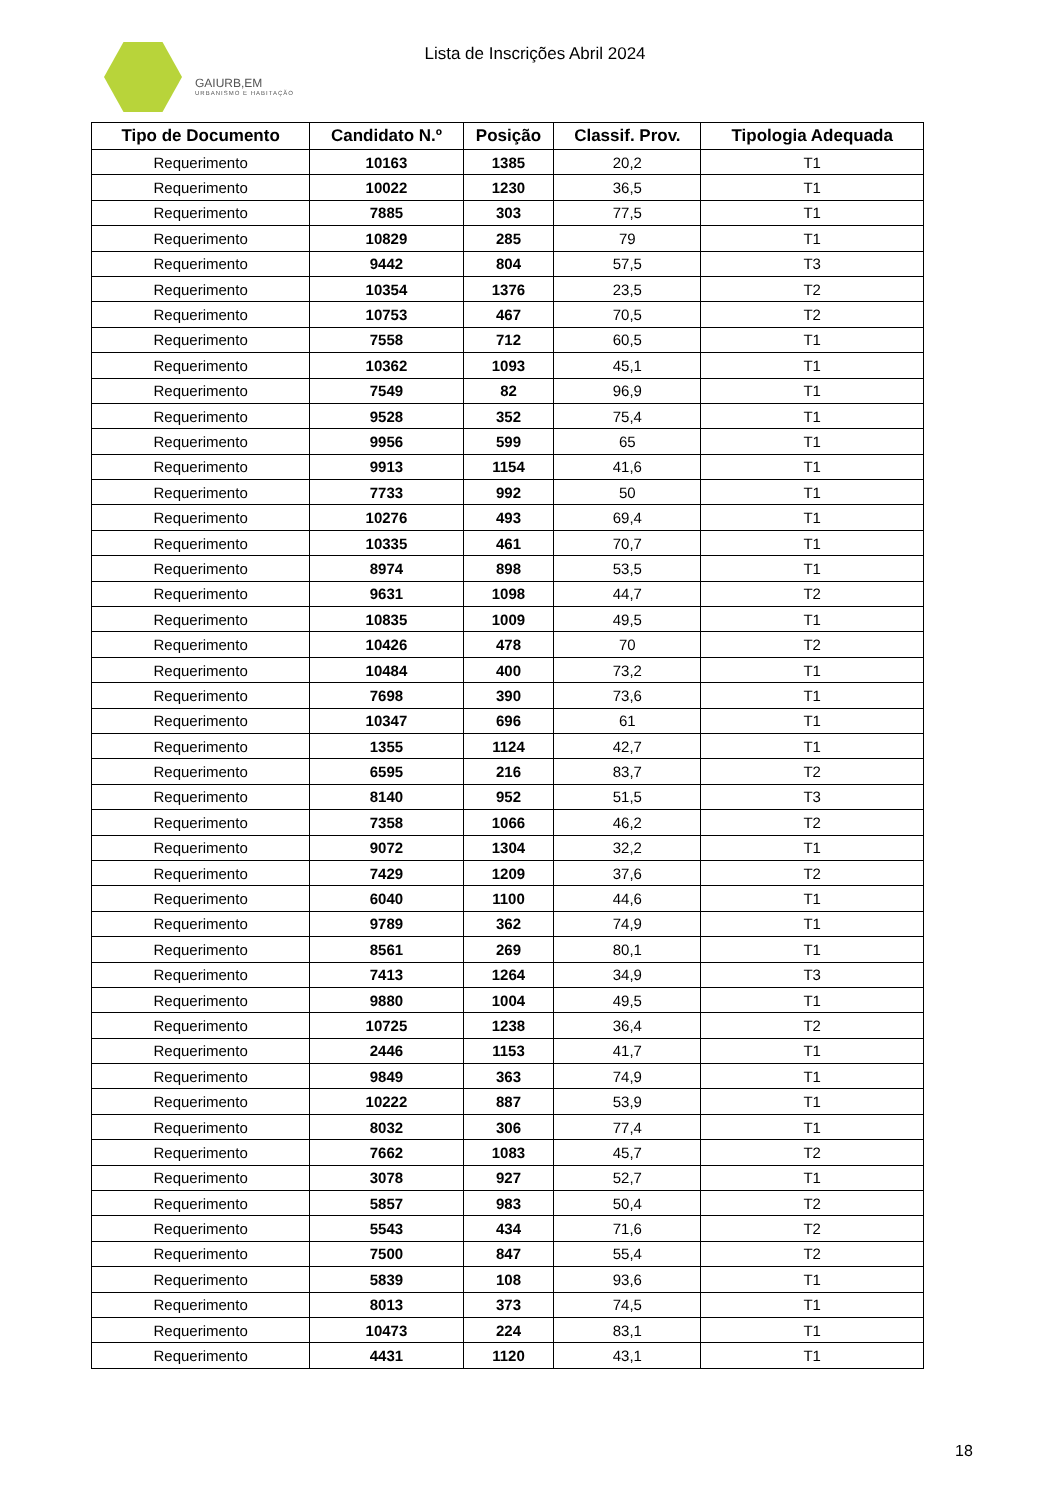GAIURB,EM
URBANISMO E HABITAÇÃO
Lista de Inscrições Abril 2024
| Tipo de Documento | Candidato N.º | Posição | Classif. Prov. | Tipologia Adequada |
| --- | --- | --- | --- | --- |
| Requerimento | 10163 | 1385 | 20,2 | T1 |
| Requerimento | 10022 | 1230 | 36,5 | T1 |
| Requerimento | 7885 | 303 | 77,5 | T1 |
| Requerimento | 10829 | 285 | 79 | T1 |
| Requerimento | 9442 | 804 | 57,5 | T3 |
| Requerimento | 10354 | 1376 | 23,5 | T2 |
| Requerimento | 10753 | 467 | 70,5 | T2 |
| Requerimento | 7558 | 712 | 60,5 | T1 |
| Requerimento | 10362 | 1093 | 45,1 | T1 |
| Requerimento | 7549 | 82 | 96,9 | T1 |
| Requerimento | 9528 | 352 | 75,4 | T1 |
| Requerimento | 9956 | 599 | 65 | T1 |
| Requerimento | 9913 | 1154 | 41,6 | T1 |
| Requerimento | 7733 | 992 | 50 | T1 |
| Requerimento | 10276 | 493 | 69,4 | T1 |
| Requerimento | 10335 | 461 | 70,7 | T1 |
| Requerimento | 8974 | 898 | 53,5 | T1 |
| Requerimento | 9631 | 1098 | 44,7 | T2 |
| Requerimento | 10835 | 1009 | 49,5 | T1 |
| Requerimento | 10426 | 478 | 70 | T2 |
| Requerimento | 10484 | 400 | 73,2 | T1 |
| Requerimento | 7698 | 390 | 73,6 | T1 |
| Requerimento | 10347 | 696 | 61 | T1 |
| Requerimento | 1355 | 1124 | 42,7 | T1 |
| Requerimento | 6595 | 216 | 83,7 | T2 |
| Requerimento | 8140 | 952 | 51,5 | T3 |
| Requerimento | 7358 | 1066 | 46,2 | T2 |
| Requerimento | 9072 | 1304 | 32,2 | T1 |
| Requerimento | 7429 | 1209 | 37,6 | T2 |
| Requerimento | 6040 | 1100 | 44,6 | T1 |
| Requerimento | 9789 | 362 | 74,9 | T1 |
| Requerimento | 8561 | 269 | 80,1 | T1 |
| Requerimento | 7413 | 1264 | 34,9 | T3 |
| Requerimento | 9880 | 1004 | 49,5 | T1 |
| Requerimento | 10725 | 1238 | 36,4 | T2 |
| Requerimento | 2446 | 1153 | 41,7 | T1 |
| Requerimento | 9849 | 363 | 74,9 | T1 |
| Requerimento | 10222 | 887 | 53,9 | T1 |
| Requerimento | 8032 | 306 | 77,4 | T1 |
| Requerimento | 7662 | 1083 | 45,7 | T2 |
| Requerimento | 3078 | 927 | 52,7 | T1 |
| Requerimento | 5857 | 983 | 50,4 | T2 |
| Requerimento | 5543 | 434 | 71,6 | T2 |
| Requerimento | 7500 | 847 | 55,4 | T2 |
| Requerimento | 5839 | 108 | 93,6 | T1 |
| Requerimento | 8013 | 373 | 74,5 | T1 |
| Requerimento | 10473 | 224 | 83,1 | T1 |
| Requerimento | 4431 | 1120 | 43,1 | T1 |
18